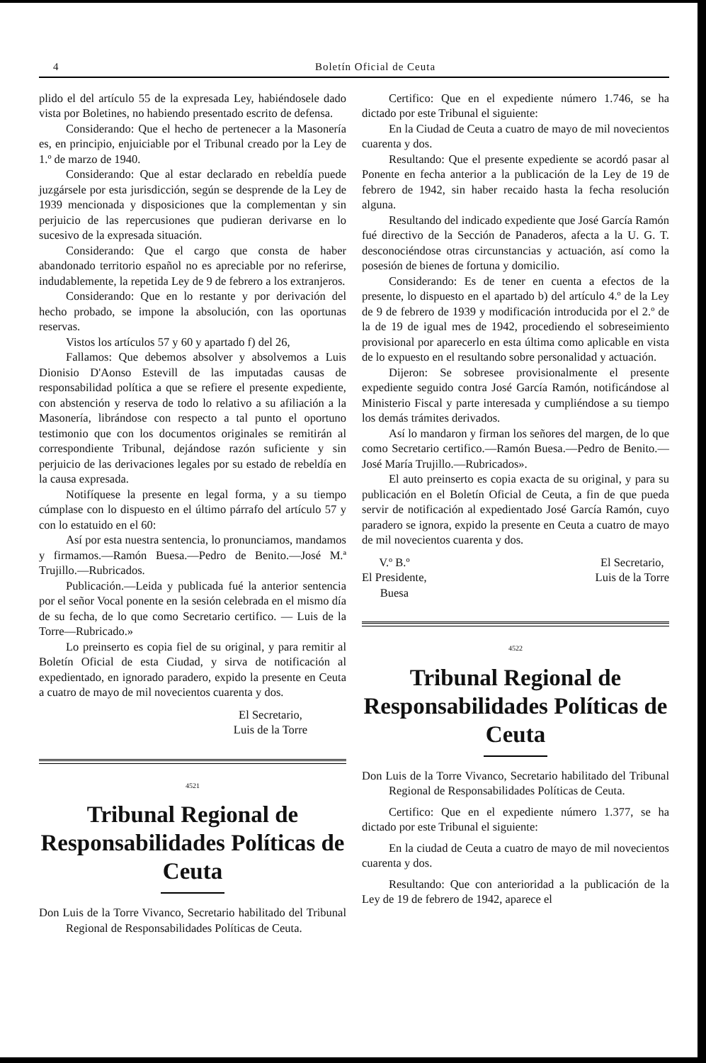4 Boletín Oficial de Ceuta
plido el del artículo 55 de la expresada Ley, habiéndosele dado vista por Boletines, no habiendo presentado escrito de defensa.
Considerando: Que el hecho de pertenecer a la Masonería es, en principio, enjuiciable por el Tribunal creado por la Ley de 1.º de marzo de 1940.
Considerando: Que al estar declarado en rebeldía puede juzgársele por esta jurisdicción, según se desprende de la Ley de 1939 mencionada y disposiciones que la complementan y sin perjuicio de las repercusiones que pudieran derivarse en lo sucesivo de la expresada situación.
Considerando: Que el cargo que consta de haber abandonado territorio español no es apreciable por no referirse, indudablemente, la repetida Ley de 9 de febrero a los extranjeros.
Considerando: Que en lo restante y por derivación del hecho probado, se impone la absolución, con las oportunas reservas.
Vistos los artículos 57 y 60 y apartado f) del 26,
Fallamos: Que debemos absolver y absolvemos a Luis Dionisio D'Aonso Estevill de las imputadas causas de responsabilidad política a que se refiere el presente expediente, con abstención y reserva de todo lo relativo a su afiliación a la Masonería, librándose con respecto a tal punto el oportuno testimonio que con los documentos originales se remitirán al correspondiente Tribunal, dejándose razón suficiente y sin perjuicio de las derivaciones legales por su estado de rebeldía en la causa expresada.
Notifíquese la presente en legal forma, y a su tiempo cúmplase con lo dispuesto en el último párrafo del artículo 57 y con lo estatuido en el 60:
Así por esta nuestra sentencia, lo pronunciamos, mandamos y firmamos.—Ramón Buesa.—Pedro de Benito.—José M.ª Trujillo.—Rubricados.
Publicación.—Leida y publicada fué la anterior sentencia por el señor Vocal ponente en la sesión celebrada en el mismo día de su fecha, de lo que como Secretario certifico. — Luis de la Torre—Rubricado.»
Lo preinserto es copia fiel de su original, y para remitir al Boletín Oficial de esta Ciudad, y sirva de notificación al expedientado, en ignorado paradero, expido la presente en Ceuta a cuatro de mayo de mil novecientos cuarenta y dos.
El Secretario,
Luis de la Torre
4521
Tribunal Regional de Responsabilidades Políticas de Ceuta
Don Luis de la Torre Vivanco, Secretario habilitado del Tribunal Regional de Responsabilidades Políticas de Ceuta.
Certifico: Que en el expediente número 1.746, se ha dictado por este Tribunal el siguiente:
En la Ciudad de Ceuta a cuatro de mayo de mil novecientos cuarenta y dos.
Resultando: Que el presente expediente se acordó pasar al Ponente en fecha anterior a la publicación de la Ley de 19 de febrero de 1942, sin haber recaido hasta la fecha resolución alguna.
Resultando del indicado expediente que José García Ramón fué directivo de la Sección de Panaderos, afecta a la U. G. T. desconociéndose otras circunstancias y actuación, así como la posesión de bienes de fortuna y domicilio.
Considerando: Es de tener en cuenta a efectos de la presente, lo dispuesto en el apartado b) del artículo 4.º de la Ley de 9 de febrero de 1939 y modificación introducida por el 2.º de la de 19 de igual mes de 1942, procediendo el sobreseimiento provisional por aparecerlo en esta última como aplicable en vista de lo expuesto en el resultando sobre personalidad y actuación.
Dijeron: Se sobresee provisionalmente el presente expediente seguido contra José García Ramón, notificándose al Ministerio Fiscal y parte interesada y cumpliéndose a su tiempo los demás trámites derivados.
Así lo mandaron y firman los señores del margen, de lo que como Secretario certifico.—Ramón Buesa.—Pedro de Benito.—José María Trujillo.—Rubricados».
El auto preinserto es copia exacta de su original, y para su publicación en el Boletín Oficial de Ceuta, a fin de que pueda servir de notificación al expedientado José García Ramón, cuyo paradero se ignora, expido la presente en Ceuta a cuatro de mayo de mil novecientos cuarenta y dos.
V.º B.º
El Presidente,
Buesa
El Secretario,
Luis de la Torre
4522
Tribunal Regional de Responsabilidades Políticas de Ceuta
Don Luis de la Torre Vivanco, Secretario habilitado del Tribunal Regional de Responsabilidades Políticas de Ceuta.
Certifico: Que en el expediente número 1.377, se ha dictado por este Tribunal el siguiente:
En la ciudad de Ceuta a cuatro de mayo de mil novecientos cuarenta y dos.
Resultando: Que con anterioridad a la publicación de la Ley de 19 de febrero de 1942, aparece el